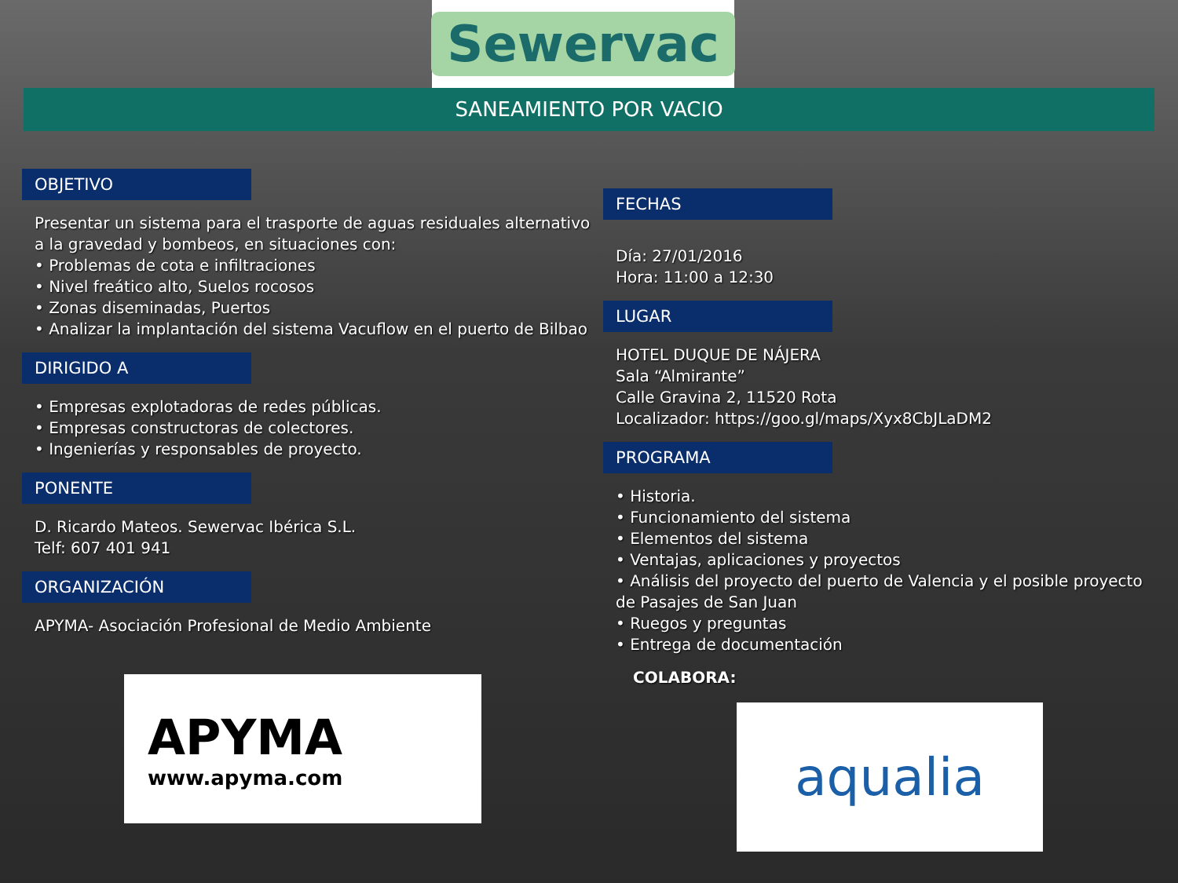Sewervac
SANEAMIENTO POR VACIO
OBJETIVO
Presentar un sistema para el trasporte de aguas residuales alternativo a la gravedad y bombeos, en situaciones con:
• Problemas de cota e infiltraciones
• Nivel freático alto, Suelos rocosos
• Zonas diseminadas, Puertos
• Analizar la implantación del sistema Vacuflow en el puerto de Bilbao
DIRIGIDO A
• Empresas explotadoras de redes públicas.
• Empresas constructoras de colectores.
• Ingenierías y responsables de proyecto.
PONENTE
D. Ricardo Mateos. Sewervac Ibérica S.L.
Telf: 607 401 941
ORGANIZACIÓN
APYMA- Asociación Profesional de Medio Ambiente
APYMA
www.apyma.com
FECHAS
Día: 27/01/2016
Hora: 11:00 a 12:30
LUGAR
HOTEL DUQUE DE NÁJERA
Sala “Almirante”
Calle Gravina 2, 11520 Rota
Localizador: https://goo.gl/maps/Xyx8CbJLaDM2
PROGRAMA
• Historia.
• Funcionamiento del sistema
• Elementos del sistema
• Ventajas, aplicaciones y proyectos
• Análisis del proyecto del puerto de Valencia y el posible proyecto de Pasajes de San Juan
• Ruegos y preguntas
• Entrega de documentación
COLABORA:
aqualia